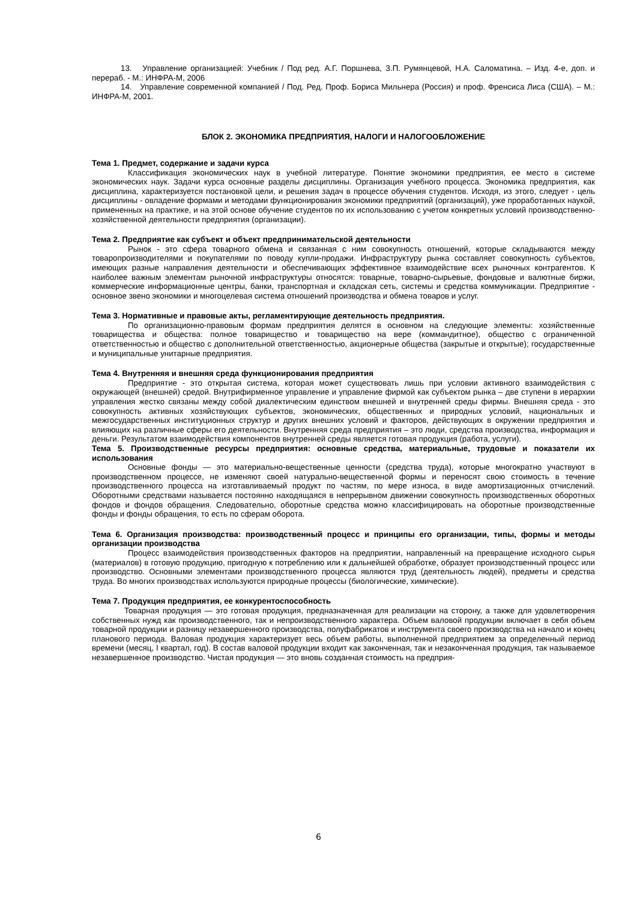13. Управление организацией: Учебник / Под ред. А.Г. Поршнева, З.П. Румянцевой, Н.А. Саломатина. – Изд. 4-е, доп. и перераб. - М.: ИНФРА-М, 2006
14. Управление современной компанией / Под. Ред. Проф. Бориса Мильнера (Россия) и проф. Френсиса Лиса (США). – М.: ИНФРА-М, 2001.
БЛОК 2. ЭКОНОМИКА ПРЕДПРИЯТИЯ, НАЛОГИ И НАЛОГООБЛОЖЕНИЕ
Тема 1. Предмет, содержание и задачи курса
Классификация экономических наук в учебной литературе. Понятие экономики предприятия, ее место в системе экономических наук. Задачи курса основные разделы дисциплины. Организация учебного процесса. Экономика предприятия, как дисциплина, характеризуется постановкой цели, и решения задач в процессе обучения студентов. Исходя, из этого, следует - цель дисциплины - овладение формами и методами функционирования экономики предприятий (организаций), уже проработанных наукой, примененных на практике, и на этой основе обучение студентов по их использованию с учетом конкретных условий производственно-хозяйственной деятельности предприятия (организации).
Тема 2. Предприятие как субъект и объект предпринимательской деятельности
Рынок - это сфера товарного обмена и связанная с ним совокупность отношений, которые складываются между товаропроизводителями и покупателями по поводу купли-продажи. Инфраструктуру рынка составляет совокупность субъектов, имеющих разные направления деятельности и обеспечивающих эффективное взаимодействие всех рыночных контрагентов. К наиболее важным элементам рыночной инфраструктуры относятся: товарные, товарно-сырьевые, фондовые и валютные биржи, коммерческие информационные центры, банки, транспортная и складская сеть, системы и средства коммуникации. Предприятие - основное звено экономики и многоцелевая система отношений производства и обмена товаров и услуг.
Тема 3. Нормативные и правовые акты, регламентирующие деятельность предприятия.
По организационно-правовым формам предприятия делятся в основном на следующие элементы: хозяйственные товарищества и общества: полное товарищество и товарищество на вере (коммандитное), общество с ограниченной ответственностью и общество с дополнительной ответственностью, акционерные общества (закрытые и открытые); государственные и муниципальные унитарные предприятия.
Тема 4. Внутренняя и внешняя среда функционирования предприятия
Предприятие - это открытая система, которая может существовать лишь при условии активного взаимодействия с окружающей (внешней) средой. Внутрифирменное управление и управление фирмой как субъектом рынка – две ступени в иерархии управления жестко связаны между собой диалектическим единством внешней и внутренней среды фирмы. Внешняя среда - это совокупность активных хозяйствующих субъектов, экономических, общественных и природных условий, национальных и межгосударственных институционных структур и других внешних условий и факторов, действующих в окружении предприятия и влияющих на различные сферы его деятельности. Внутренняя среда предприятия – это люди, средства производства, информация и деньги. Результатом взаимодействия компонентов внутренней среды является готовая продукция (работа, услуги).
Тема 5. Производственные ресурсы предприятия: основные средства, материальные, трудовые и показатели их использования
Основные фонды — это материально-вещественные ценности (средства труда), которые многократно участвуют в производственном процессе, не изменяют своей натурально-вещественной формы и переносят свою стоимость в течение производственного процесса на изготавливаемый продукт по частям, по мере износа, в виде амортизационных отчислений. Оборотными средствами называется постоянно находящаяся в непрерывном движении совокупность производственных оборотных фондов и фондов обращения. Следовательно, оборотные средства можно классифицировать на оборотные производственные фонды и фонды обращения, то есть по сферам оборота.
Тема 6. Организация производства: производственный процесс и принципы его организации, типы, формы и методы организации производства
Процесс взаимодействия производственных факторов на предприятии, направленный на превращение исходного сырья (материалов) в готовую продукцию, пригодную к потреблению или к дальнейшей обработке, образует производственный процесс или производство. Основными элементами производственного процесса являются труд (деятельность людей), предметы и средства труда. Во многих производствах используются природные процессы (биологические, химические).
Тема 7. Продукция предприятия, ее конкурентоспособность
Товарная продукция — это готовая продукция, предназначенная для реализации на сторону, а также для удовлетворения собственных нужд как производственного, так и непроизводственного характера. Объем валовой продукции включает в себя объем товарной продукции и разницу незавершенного производства, полуфабрикатов и инструмента своего производства на начало и конец планового периода. Валовая продукция характеризует весь объем работы, выполненной предприятием за определенный период времени (месяц, I квартал, год). В состав валовой продукции входит как законченная, так и незаконченная продукция, так называемое незавершенное производство. Чистая продукция — это вновь созданная стоимость на предприя-
6